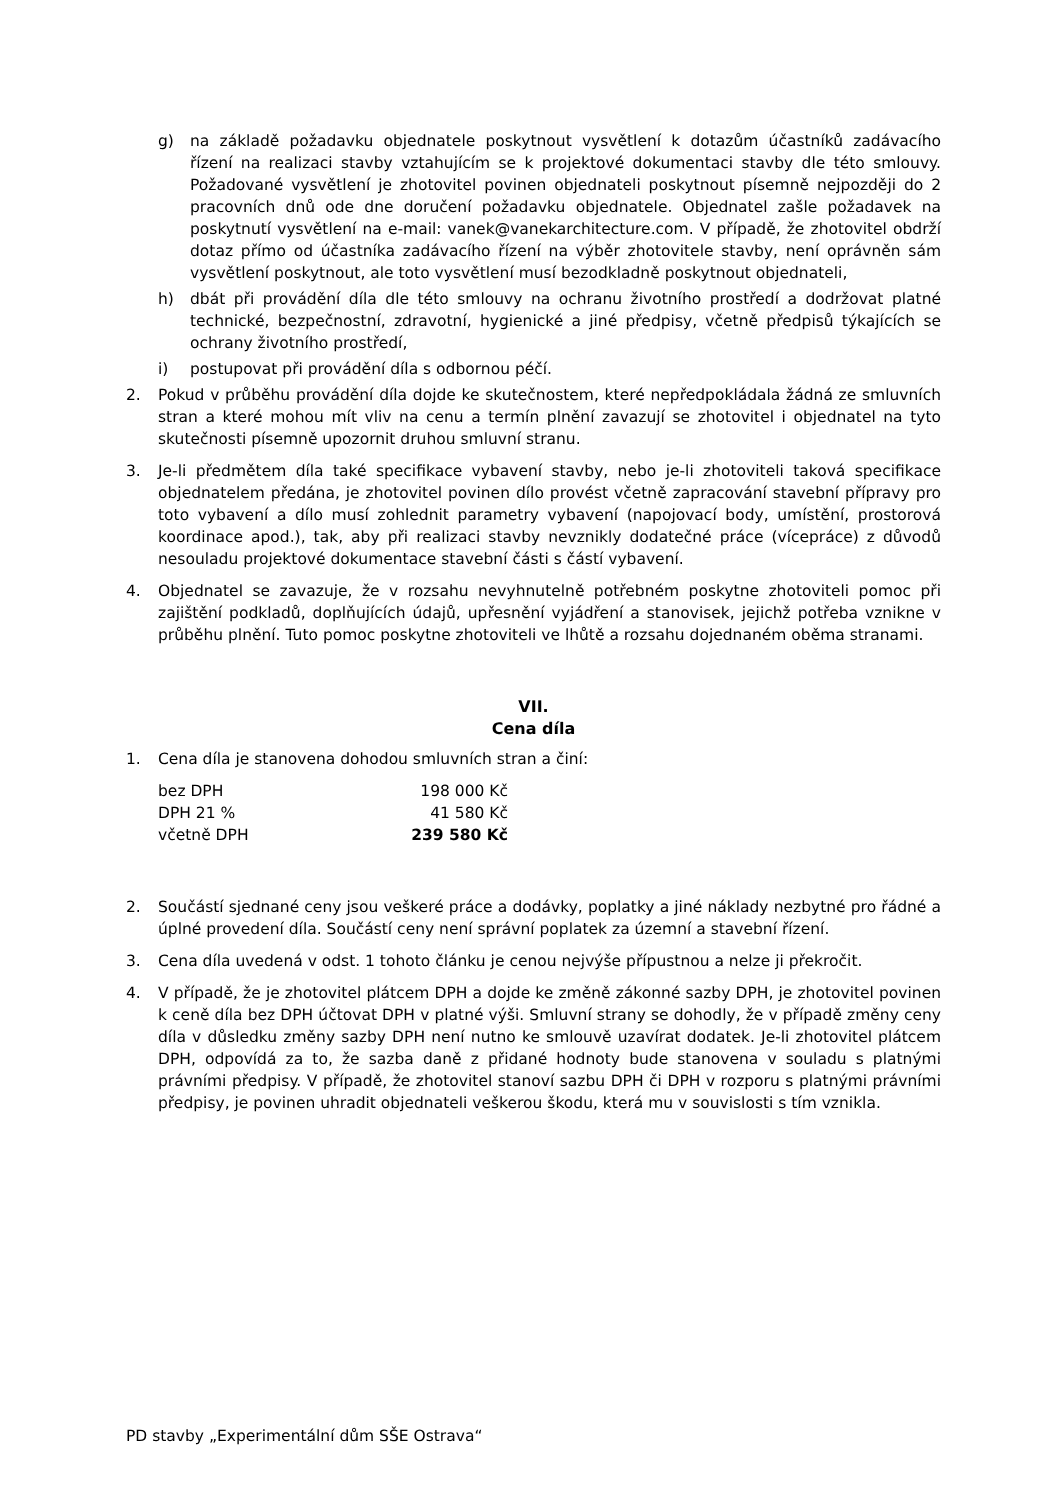g) na základě požadavku objednatele poskytnout vysvětlení k dotazům účastníků zadávacího řízení na realizaci stavby vztahujícím se k projektové dokumentaci stavby dle této smlouvy. Požadované vysvětlení je zhotovitel povinen objednateli poskytnout písemně nejpozději do 2 pracovních dnů ode dne doručení požadavku objednatele. Objednatel zašle požadavek na poskytnutí vysvětlení na e-mail: vanek@vanekarchitecture.com. V případě, že zhotovitel obdrží dotaz přímo od účastníka zadávacího řízení na výběr zhotovitele stavby, není oprávněn sám vysvětlení poskytnout, ale toto vysvětlení musí bezodkladně poskytnout objednateli,
h) dbát při provádění díla dle této smlouvy na ochranu životního prostředí a dodržovat platné technické, bezpečnostní, zdravotní, hygienické a jiné předpisy, včetně předpisů týkajících se ochrany životního prostředí,
i) postupovat při provádění díla s odbornou péčí.
2. Pokud v průběhu provádění díla dojde ke skutečnostem, které nepředpokládala žádná ze smluvních stran a které mohou mít vliv na cenu a termín plnění zavazují se zhotovitel i objednatel na tyto skutečnosti písemně upozornit druhou smluvní stranu.
3. Je-li předmětem díla také specifikace vybavení stavby, nebo je-li zhotoviteli taková specifikace objednatelem předána, je zhotovitel povinen dílo provést včetně zapracování stavební přípravy pro toto vybavení a dílo musí zohlednit parametry vybavení (napojovací body, umístění, prostorová koordinace apod.), tak, aby při realizaci stavby nevznikly dodatečné práce (vícepráce) z důvodů nesouladu projektové dokumentace stavební části s částí vybavení.
4. Objednatel se zavazuje, že v rozsahu nevyhnutelně potřebném poskytne zhotoviteli pomoc při zajištění podkladů, doplňujících údajů, upřesnění vyjádření a stanovisek, jejichž potřeba vznikne v průběhu plnění. Tuto pomoc poskytne zhotoviteli ve lhůtě a rozsahu dojednaném oběma stranami.
VII.
Cena díla
1. Cena díla je stanovena dohodou smluvních stran a činí:
| bez DPH | 198 000 Kč |
| DPH 21 % | 41 580 Kč |
| včetně DPH | 239 580 Kč |
2. Součástí sjednané ceny jsou veškeré práce a dodávky, poplatky a jiné náklady nezbytné pro řádné a úplné provedení díla. Součástí ceny není správní poplatek za územní a stavební řízení.
3. Cena díla uvedená v odst. 1 tohoto článku je cenou nejvýše přípustnou a nelze ji překročit.
4. V případě, že je zhotovitel plátcem DPH a dojde ke změně zákonné sazby DPH, je zhotovitel povinen k ceně díla bez DPH účtovat DPH v platné výši. Smluvní strany se dohodly, že v případě změny ceny díla v důsledku změny sazby DPH není nutno ke smlouvě uzavírat dodatek. Je-li zhotovitel plátcem DPH, odpovídá za to, že sazba daně z přidané hodnoty bude stanovena v souladu s platnými právními předpisy. V případě, že zhotovitel stanoví sazbu DPH či DPH v rozporu s platnými právními předpisy, je povinen uhradit objednateli veškerou škodu, která mu v souvislosti s tím vznikla.
PD stavby „Experimentální dům SŠE Ostrava“